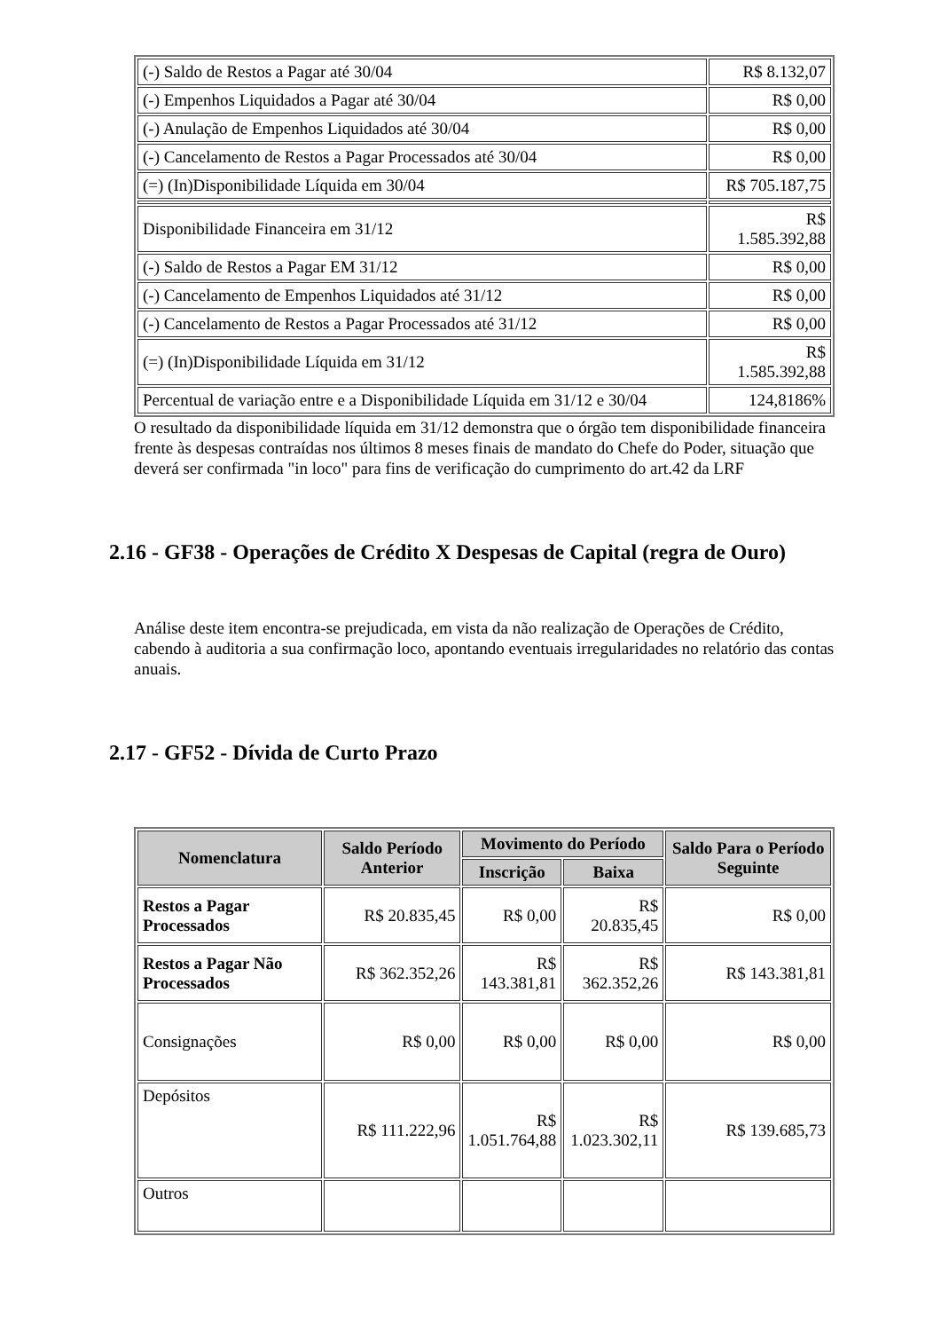| (-) Saldo de Restos a Pagar até 30/04 | R$ 8.132,07 |
| (-) Empenhos Liquidados a Pagar até 30/04 | R$ 0,00 |
| (-) Anulação de Empenhos Liquidados até 30/04 | R$ 0,00 |
| (-) Cancelamento de Restos a Pagar Processados até 30/04 | R$ 0,00 |
| (=) (In)Disponibilidade Líquida em 30/04 | R$ 705.187,75 |
| Disponibilidade Financeira em 31/12 | R$ 1.585.392,88 |
| (-) Saldo de Restos a Pagar EM 31/12 | R$ 0,00 |
| (-) Cancelamento de Empenhos Liquidados até 31/12 | R$ 0,00 |
| (-) Cancelamento de Restos a Pagar Processados até 31/12 | R$ 0,00 |
| (=) (In)Disponibilidade Líquida em 31/12 | R$ 1.585.392,88 |
| Percentual de variação entre e a Disponibilidade Líquida em 31/12 e 30/04 | 124,8186% |
O resultado da disponibilidade líquida em 31/12 demonstra que o órgão tem disponibilidade financeira frente às despesas contraídas nos últimos 8 meses finais de mandato do Chefe do Poder, situação que deverá ser confirmada "in loco" para fins de verificação do cumprimento do art.42 da LRF
2.16 - GF38 - Operações de Crédito X Despesas de Capital (regra de Ouro)
Análise deste item encontra-se prejudicada, em vista da não realização de Operações de Crédito, cabendo à auditoria a sua confirmação loco, apontando eventuais irregularidades no relatório das contas anuais.
2.17 - GF52 - Dívida de Curto Prazo
| Nomenclatura | Saldo Período Anterior | Movimento do Período | | Saldo Para o Período Seguinte |
| --- | --- | --- | --- | --- |
| | | Inscrição | Baixa | |
| Restos a Pagar Processados | R$ 20.835,45 | R$ 0,00 | R$ 20.835,45 | R$ 0,00 |
| Restos a Pagar Não Processados | R$ 362.352,26 | R$ 143.381,81 | R$ 362.352,26 | R$ 143.381,81 |
| Consignações | R$ 0,00 | R$ 0,00 | R$ 0,00 | R$ 0,00 |
| Depósitos | R$ 111.222,96 | R$ 1.051.764,88 | R$ 1.023.302,11 | R$ 139.685,73 |
| Outros | | | | |